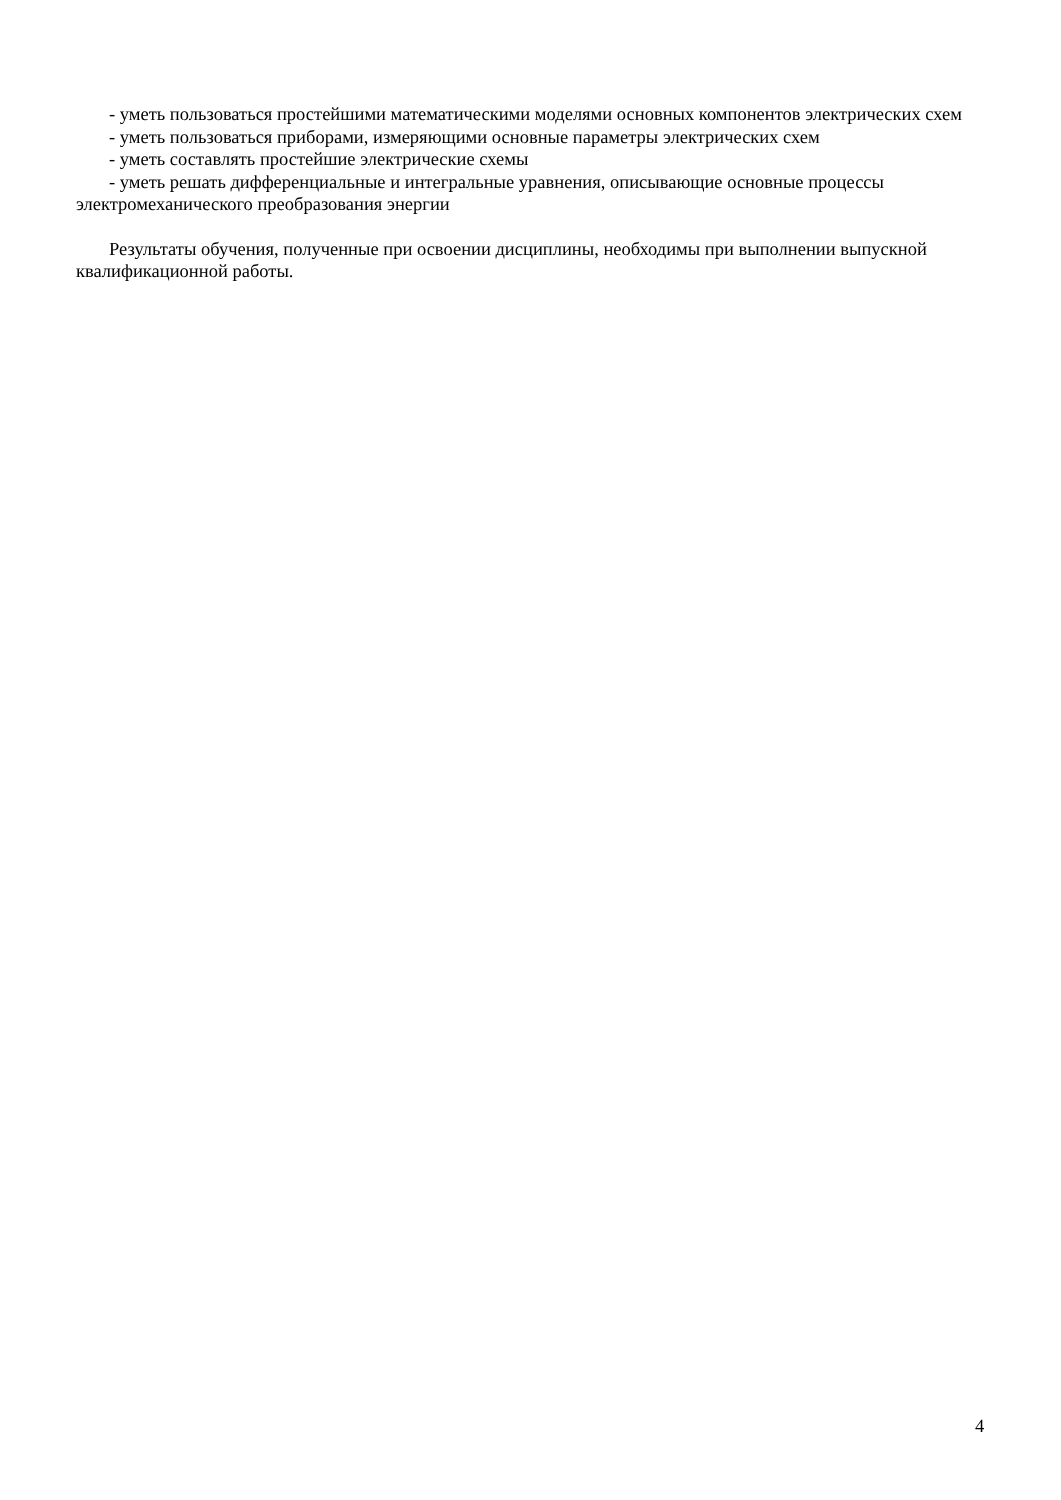- уметь пользоваться простейшими математическими моделями основных компонентов электрических схем
- уметь пользоваться приборами, измеряющими основные параметры электрических схем
- уметь составлять простейшие электрические схемы
- уметь решать дифференциальные и интегральные уравнения, описывающие основные процессы электромеханического преобразования энергии
Результаты обучения, полученные при освоении дисциплины, необходимы при выполнении выпускной квалификационной работы.
4